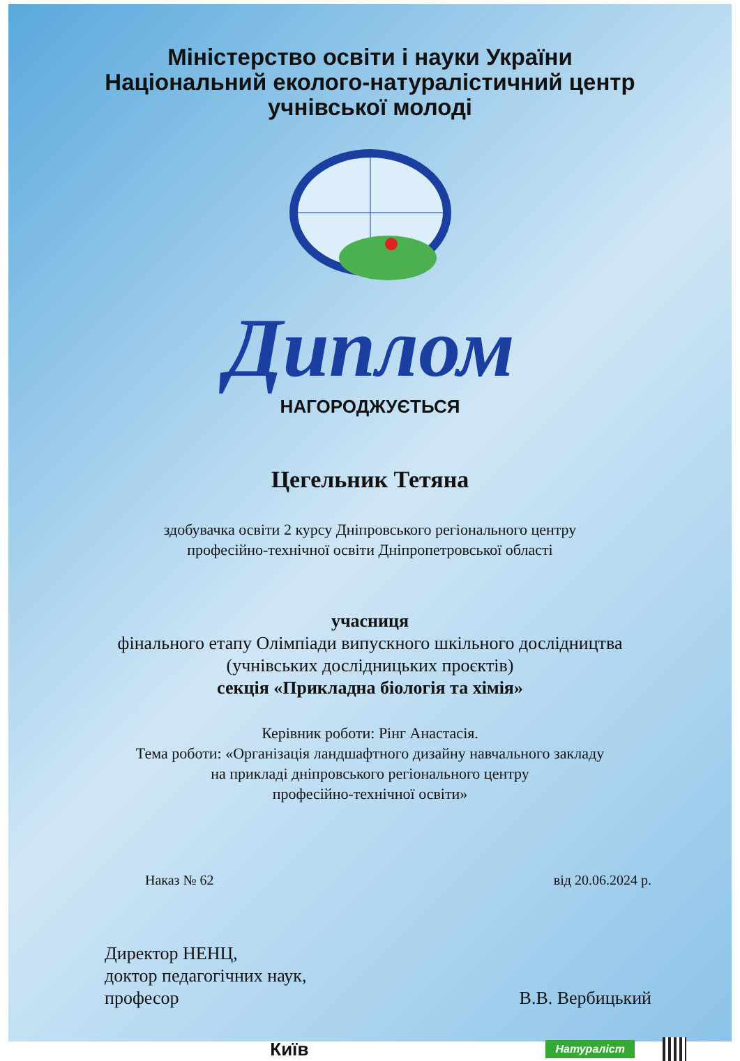Міністерство освіти і науки України
Національний еколого-натуралістичний центр
учнівської молоді
Диплом
НАГОРОДЖУЄТЬСЯ
Цегельник Тетяна
здобувачка освіти 2 курсу Дніпровського регіонального центру
професійно-технічної освіти Дніпропетровської області
учасниця
фінального етапу Олімпіади випускного шкільного дослідництва
(учнівських дослідницьких проєктів)
секція «Прикладна біологія та хімія»
Керівник роботи: Рінг Анастасія.
Тема роботи: «Організація ландшафтного дизайну навчального закладу
на прикладі дніпровського регіонального центру
професійно-технічної освіти»
Наказ № 62 від 20.06.2024 р.
Директор НЕНЦ,
доктор педагогічних наук,
професор
В.В. Вербицький
Київ Натураліст